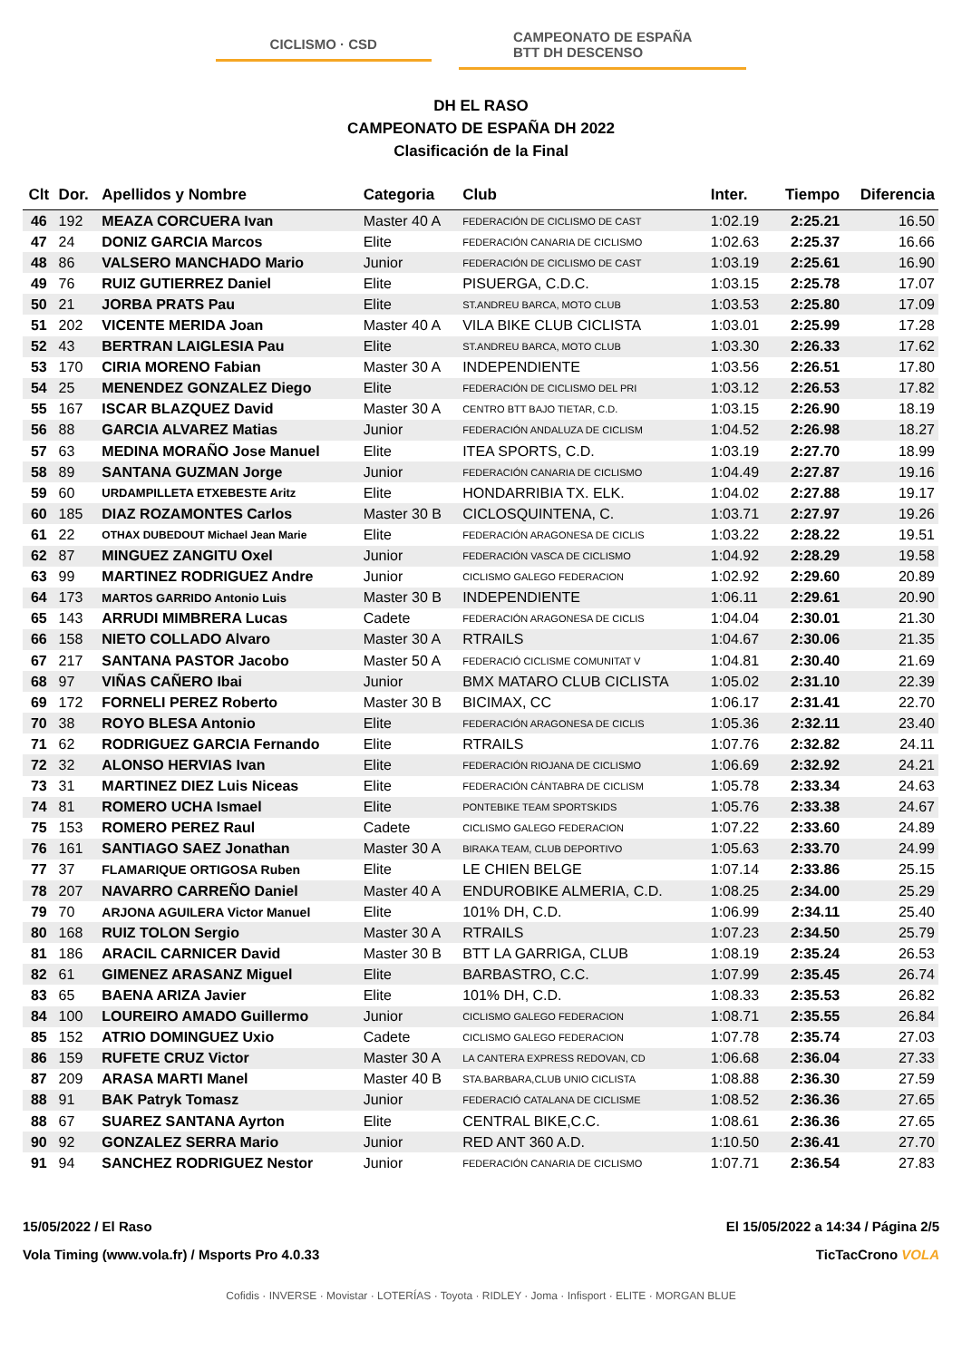CICLISMO · CSD
CAMPEONATO DE ESPAÑA
BTT DH DESCENSO
DH EL RASO
CAMPEONATO DE ESPAÑA DH 2022
Clasificación de la Final
| Clt | Dor. | Apellidos y Nombre | Categoria | Club | Inter. | Tiempo | Diferencia |
| --- | --- | --- | --- | --- | --- | --- | --- |
| 46 | 192 | MEAZA CORCUERA Ivan | Master 40 A | FEDERACIÓN DE CICLISMO DE CAST | 1:02.19 | 2:25.21 | 16.50 |
| 47 | 24 | DONIZ GARCIA Marcos | Elite | FEDERACIÓN CANARIA DE CICLISMO | 1:02.63 | 2:25.37 | 16.66 |
| 48 | 86 | VALSERO MANCHADO Mario | Junior | FEDERACIÓN DE CICLISMO DE CAST | 1:03.19 | 2:25.61 | 16.90 |
| 49 | 76 | RUIZ GUTIERREZ Daniel | Elite | PISUERGA, C.D.C. | 1:03.15 | 2:25.78 | 17.07 |
| 50 | 21 | JORBA PRATS Pau | Elite | ST.ANDREU BARCA, MOTO CLUB | 1:03.53 | 2:25.80 | 17.09 |
| 51 | 202 | VICENTE MERIDA Joan | Master 40 A | VILA BIKE CLUB CICLISTA | 1:03.01 | 2:25.99 | 17.28 |
| 52 | 43 | BERTRAN LAIGLESIA Pau | Elite | ST.ANDREU BARCA, MOTO CLUB | 1:03.30 | 2:26.33 | 17.62 |
| 53 | 170 | CIRIA MORENO Fabian | Master 30 A | INDEPENDIENTE | 1:03.56 | 2:26.51 | 17.80 |
| 54 | 25 | MENENDEZ GONZALEZ Diego | Elite | FEDERACIÓN DE CICLISMO DEL PRI | 1:03.12 | 2:26.53 | 17.82 |
| 55 | 167 | ISCAR BLAZQUEZ David | Master 30 A | CENTRO BTT BAJO TIETAR, C.D. | 1:03.15 | 2:26.90 | 18.19 |
| 56 | 88 | GARCIA ALVAREZ Matias | Junior | FEDERACIÓN ANDALUZA DE CICLISM | 1:04.52 | 2:26.98 | 18.27 |
| 57 | 63 | MEDINA MORAÑO Jose Manuel | Elite | ITEA SPORTS, C.D. | 1:03.19 | 2:27.70 | 18.99 |
| 58 | 89 | SANTANA GUZMAN Jorge | Junior | FEDERACIÓN CANARIA DE CICLISMO | 1:04.49 | 2:27.87 | 19.16 |
| 59 | 60 | URDAMPILLETA ETXEBESTE Aritz | Elite | HONDARRIBIA TX. ELK. | 1:04.02 | 2:27.88 | 19.17 |
| 60 | 185 | DIAZ ROZAMONTES Carlos | Master 30 B | CICLOSQUINTENA, C. | 1:03.71 | 2:27.97 | 19.26 |
| 61 | 22 | OTHAX DUBEDOUT Michael Jean Marie | Elite | FEDERACIÓN ARAGONESA DE CICLIS | 1:03.22 | 2:28.22 | 19.51 |
| 62 | 87 | MINGUEZ ZANGITU Oxel | Junior | FEDERACIÓN VASCA DE CICLISMO | 1:04.92 | 2:28.29 | 19.58 |
| 63 | 99 | MARTINEZ RODRIGUEZ Andre | Junior | CICLISMO GALEGO FEDERACION | 1:02.92 | 2:29.60 | 20.89 |
| 64 | 173 | MARTOS GARRIDO Antonio Luis | Master 30 B | INDEPENDIENTE | 1:06.11 | 2:29.61 | 20.90 |
| 65 | 143 | ARRUDI MIMBRERA Lucas | Cadete | FEDERACIÓN ARAGONESA DE CICLIS | 1:04.04 | 2:30.01 | 21.30 |
| 66 | 158 | NIETO COLLADO Alvaro | Master 30 A | RTRAILS | 1:04.67 | 2:30.06 | 21.35 |
| 67 | 217 | SANTANA PASTOR Jacobo | Master 50 A | FEDERACIÓ CICLISME COMUNITAT V | 1:04.81 | 2:30.40 | 21.69 |
| 68 | 97 | VIÑAS CAÑERO Ibai | Junior | BMX MATARO CLUB CICLISTA | 1:05.02 | 2:31.10 | 22.39 |
| 69 | 172 | FORNELI PEREZ Roberto | Master 30 B | BICIMAX, CC | 1:06.17 | 2:31.41 | 22.70 |
| 70 | 38 | ROYO BLESA Antonio | Elite | FEDERACIÓN ARAGONESA DE CICLIS | 1:05.36 | 2:32.11 | 23.40 |
| 71 | 62 | RODRIGUEZ GARCIA Fernando | Elite | RTRAILS | 1:07.76 | 2:32.82 | 24.11 |
| 72 | 32 | ALONSO HERVIAS Ivan | Elite | FEDERACIÓN RIOJANA DE CICLISMO | 1:06.69 | 2:32.92 | 24.21 |
| 73 | 31 | MARTINEZ DIEZ Luis Niceas | Elite | FEDERACIÓN CÁNTABRA DE CICLISM | 1:05.78 | 2:33.34 | 24.63 |
| 74 | 81 | ROMERO UCHA Ismael | Elite | PONTEBIKE TEAM SPORTSKIDS | 1:05.76 | 2:33.38 | 24.67 |
| 75 | 153 | ROMERO PEREZ Raul | Cadete | CICLISMO GALEGO FEDERACION | 1:07.22 | 2:33.60 | 24.89 |
| 76 | 161 | SANTIAGO SAEZ Jonathan | Master 30 A | BIRAKA TEAM, CLUB DEPORTIVO | 1:05.63 | 2:33.70 | 24.99 |
| 77 | 37 | FLAMARIQUE ORTIGOSA Ruben | Elite | LE CHIEN BELGE | 1:07.14 | 2:33.86 | 25.15 |
| 78 | 207 | NAVARRO CARREÑO Daniel | Master 40 A | ENDUROBIKE ALMERIA, C.D. | 1:08.25 | 2:34.00 | 25.29 |
| 79 | 70 | ARJONA AGUILERA Victor Manuel | Elite | 101% DH, C.D. | 1:06.99 | 2:34.11 | 25.40 |
| 80 | 168 | RUIZ TOLON Sergio | Master 30 A | RTRAILS | 1:07.23 | 2:34.50 | 25.79 |
| 81 | 186 | ARACIL CARNICER David | Master 30 B | BTT LA GARRIGA, CLUB | 1:08.19 | 2:35.24 | 26.53 |
| 82 | 61 | GIMENEZ ARASANZ Miguel | Elite | BARBASTRO, C.C. | 1:07.99 | 2:35.45 | 26.74 |
| 83 | 65 | BAENA ARIZA Javier | Elite | 101% DH, C.D. | 1:08.33 | 2:35.53 | 26.82 |
| 84 | 100 | LOUREIRO AMADO Guillermo | Junior | CICLISMO GALEGO FEDERACION | 1:08.71 | 2:35.55 | 26.84 |
| 85 | 152 | ATRIO DOMINGUEZ Uxio | Cadete | CICLISMO GALEGO FEDERACION | 1:07.78 | 2:35.74 | 27.03 |
| 86 | 159 | RUFETE CRUZ Victor | Master 30 A | LA CANTERA EXPRESS REDOVAN, CD | 1:06.68 | 2:36.04 | 27.33 |
| 87 | 209 | ARASA MARTI Manel | Master 40 B | STA.BARBARA,CLUB UNIO CICLISTA | 1:08.88 | 2:36.30 | 27.59 |
| 88 | 91 | BAK Patryk Tomasz | Junior | FEDERACIÓ CATALANA DE CICLISME | 1:08.52 | 2:36.36 | 27.65 |
| 88 | 67 | SUAREZ SANTANA Ayrton | Elite | CENTRAL BIKE,C.C. | 1:08.61 | 2:36.36 | 27.65 |
| 90 | 92 | GONZALEZ SERRA Mario | Junior | RED ANT 360 A.D. | 1:10.50 | 2:36.41 | 27.70 |
| 91 | 94 | SANCHEZ RODRIGUEZ Nestor | Junior | FEDERACIÓN CANARIA DE CICLISMO | 1:07.71 | 2:36.54 | 27.83 |
15/05/2022 / El Raso El 15/05/2022 a 14:34 / Página 2/5
Vola Timing (www.vola.fr) / Msports Pro 4.0.33 TicTacCrono VOLA
Cofidis · INVERSE · Movistar · LOTERÍAS · Toyota · RIDLEY · Joma · Infisport · ELITE · MORGAN BLUE